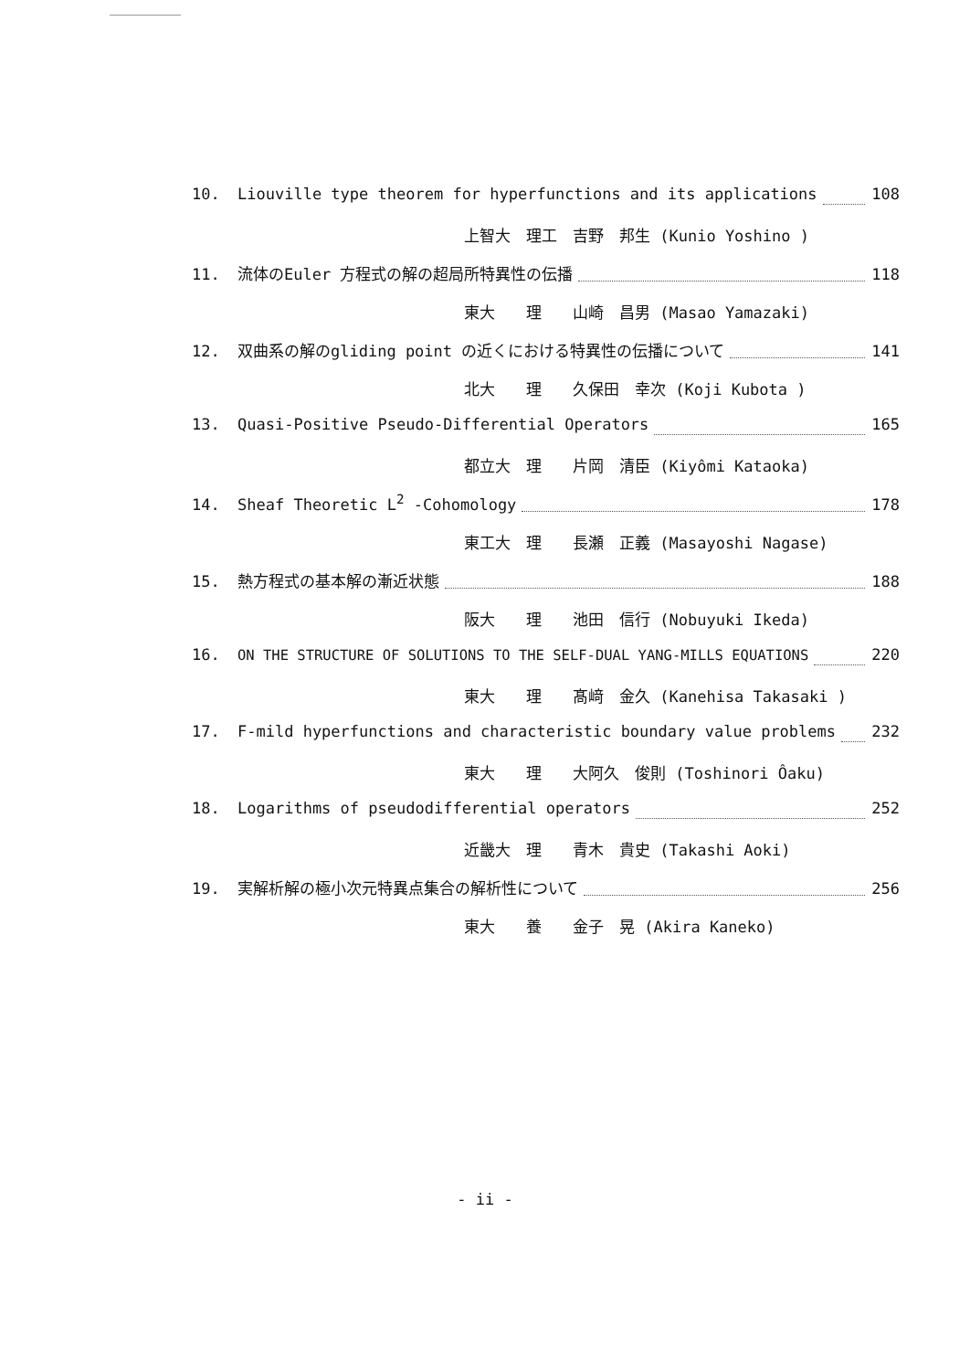10. Liouville type theorem for hyperfunctions and its applications 108
上智大　理工　吉野　邦生 (Kunio Yoshino )
11. 流体のEuler 方程式の解の超局所特異性の伝播 118
東大　　理　　山崎　昌男 (Masao Yamazaki)
12. 双曲系の解のgliding point の近くにおける特異性の伝播について 141
北大　　理　　久保田　幸次 (Koji Kubota )
13. Quasi-Positive Pseudo-Differential Operators 165
都立大　理　　片岡　清臣 (Kiyômi Kataoka)
14. Sheaf Theoretic L<sup>2</sup> -Cohomology 178
東工大　理　　長瀬　正義 (Masayoshi Nagase)
15. 熱方程式の基本解の漸近状態 188
阪大　　理　　池田　信行 (Nobuyuki Ikeda)
16. ON THE STRUCTURE OF SOLUTIONS TO THE SELF-DUAL YANG-MILLS EQUATIONS 220
東大　　理　　髙﨑　金久 (Kanehisa Takasaki )
17. F-mild hyperfunctions and characteristic boundary value problems 232
東大　　理　　大阿久　俊則 (Toshinori Ôaku)
18. Logarithms of pseudodifferential operators 252
近畿大　理　　青木　貴史 (Takashi Aoki)
19. 実解析解の極小次元特異点集合の解析性について 256
東大　　養　　金子　晃 (Akira Kaneko)
- ii -